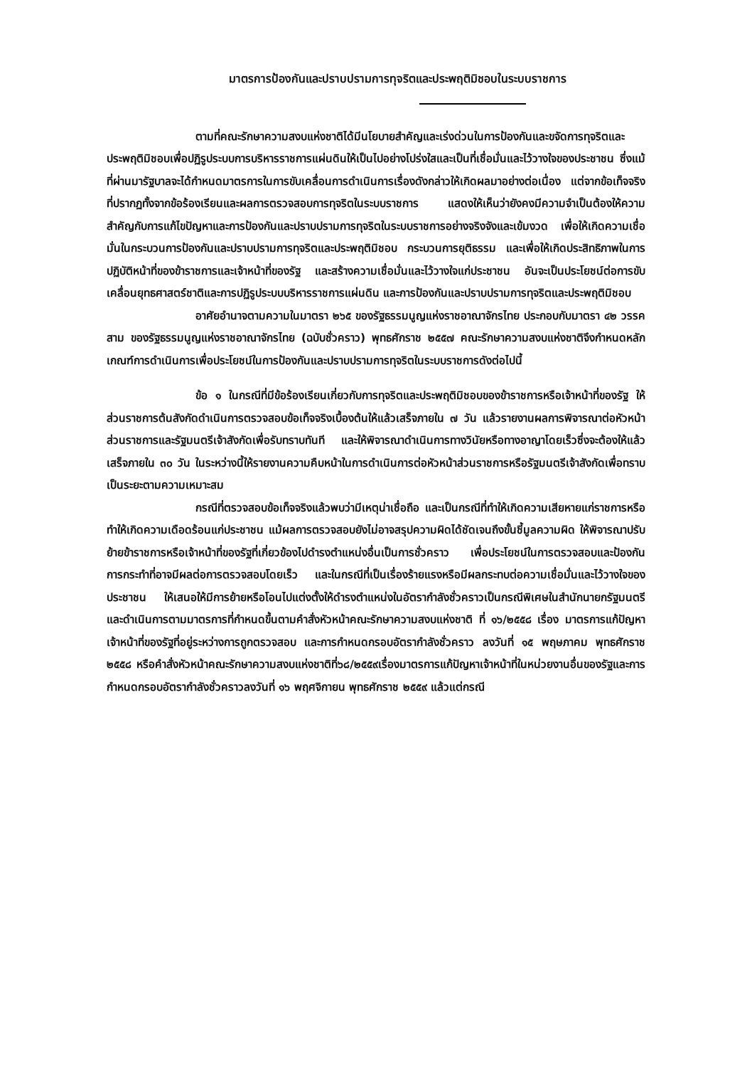มาตรการป้องกันและปราบปรามการทุจริตและประพฤติมิชอบในระบบราชการ
ตามที่คณะรักษาความสงบแห่งชาติได้มีนโยบายสำคัญและเร่งด่วนในการป้องกันและขจัดการทุจริตและประพฤติมิชอบเพื่อปฏิรูประบบการบริหารราชการแผ่นดินให้เป็นไปอย่างโปร่งใสและเป็นที่เชื่อมั่นและไว้วางใจของประชาชน ซึ่งแม้ที่ผ่านมารัฐบาลจะได้กำหนดมาตรการในการขับเคลื่อนการดำเนินการเรื่องดังกล่าวให้เกิดผลมาอย่างต่อเนื่อง แต่จากข้อเท็จจริงที่ปรากฏทั้งจากข้อร้องเรียนและผลการตรวจสอบการทุจริตในระบบราชการ แสดงให้เห็นว่ายังคงมีความจำเป็นต้องให้ความสำคัญกับการแก้ไขปัญหาและการป้องกันและปราบปรามการทุจริตในระบบราชการอย่างจริงจังและเข้มงวด เพื่อให้เกิดความเชื่อมั่นในกระบวนการป้องกันและปราบปรามการทุจริตและประพฤติมิชอบ กระบวนการยุติธรรม และเพื่อให้เกิดประสิทธิภาพในการปฏิบัติหน้าที่ของข้าราชการและเจ้าหน้าที่ของรัฐ และสร้างความเชื่อมั่นและไว้วางใจแก่ประชาชน อันจะเป็นประโยชน์ต่อการขับเคลื่อนยุทธศาสตร์ชาติและการปฏิรูประบบบริหารราชการแผ่นดิน และการป้องกันและปราบปรามการทุจริตและประพฤติมิชอบ
อาศัยอำนาจตามความในมาตรา ๒๖๕ ของรัฐธรรมนูญแห่งราชอาณาจักรไทย ประกอบกับมาตรา ๔๒ วรรคสาม ของรัฐธรรมนูญแห่งราชอาณาจักรไทย (ฉบับชั่วคราว) พุทธศักราช ๒๕๕๗ คณะรักษาความสงบแห่งชาติจึงกำหนดหลักเกณฑ์การดำเนินการเพื่อประโยชน์ในการป้องกันและปราบปรามการทุจริตในระบบราชการดังต่อไปนี้
ข้อ ๑ ในกรณีที่มีข้อร้องเรียนเกี่ยวกับการทุจริตและประพฤติมิชอบของข้าราชการหรือเจ้าหน้าที่ของรัฐ ให้ส่วนราชการต้นสังกัดดำเนินการตรวจสอบข้อเท็จจริงเบื้องต้นให้แล้วเสร็จภายใน ๗ วัน แล้วรายงานผลการพิจารณาต่อหัวหน้าส่วนราชการและรัฐมนตรีเจ้าสังกัดเพื่อรับทราบทันที และให้พิจารณาดำเนินการทางวินัยหรือทางอาญาโดยเร็วซึ่งจะต้องให้แล้วเสร็จภายใน ๓๐ วัน ในระหว่างนี้ให้รายงานความคืบหน้าในการดำเนินการต่อหัวหน้าส่วนราชการหรือรัฐมนตรีเจ้าสังกัดเพื่อทราบเป็นระยะตามความเหมาะสม
กรณีที่ตรวจสอบข้อเท็จจริงแล้วพบว่ามีเหตุน่าเชื่อถือ และเป็นกรณีที่ทำให้เกิดความเสียหายแก่ราชการหรือทำให้เกิดความเดือดร้อนแก่ประชาชน แม้ผลการตรวจสอบยังไม่อาจสรุปความผิดได้ชัดเจนถึงขั้นชี้มูลความผิด ให้พิจารณาปรับย้ายข้าราชการหรือเจ้าหน้าที่ของรัฐที่เกี่ยวข้องไปดำรงตำแหน่งอื่นเป็นการชั่วคราว เพื่อประโยชน์ในการตรวจสอบและป้องกันการกระทำที่อาจมีผลต่อการตรวจสอบโดยเร็ว และในกรณีที่เป็นเรื่องร้ายแรงหรือมีผลกระทบต่อความเชื่อมั่นและไว้วางใจของประชาชน ให้เสนอให้มีการย้ายหรือโอนไปแต่งตั้งให้ดำรงตำแหน่งในอัตรากำลังชั่วคราวเป็นกรณีพิเศษในสำนักนายกรัฐมนตรี และดำเนินการตามมาตรการที่กำหนดขึ้นตามคำสั่งหัวหน้าคณะรักษาความสงบแห่งชาติ ที่ ๑๖/๒๕๕๘ เรื่อง มาตรการแก้ปัญหาเจ้าหน้าที่ของรัฐที่อยู่ระหว่างการถูกตรวจสอบ และการกำหนดกรอบอัตรากำลังชั่วคราว ลงวันที่ ๑๕ พฤษภาคม พุทธศักราช ๒๕๕๘ หรือคำสั่งหัวหน้าคณะรักษาความสงบแห่งชาติที่๖๘/๒๕๕๙เรื่องมาตรการแก้ปัญหาเจ้าหน้าที่ในหน่วยงานอื่นของรัฐและการกำหนดกรอบอัตรากำลังชั่วคราวลงวันที่ ๑๖ พฤศจิกายน พุทธศักราช ๒๕๕๙ แล้วแต่กรณี